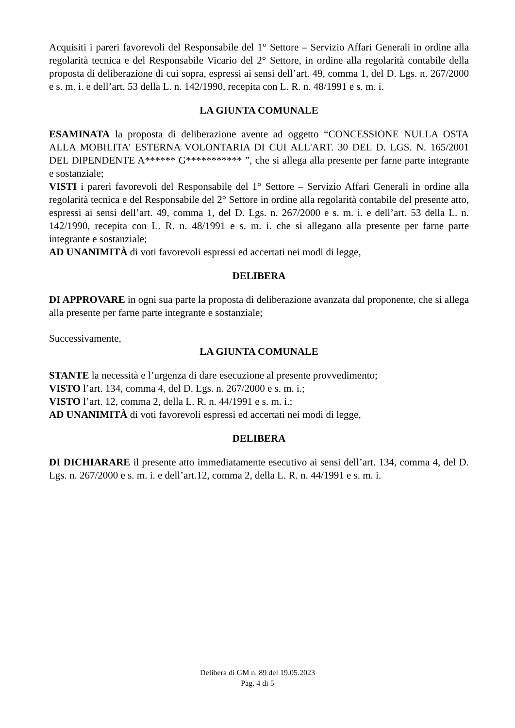Acquisiti i pareri favorevoli del Responsabile del 1° Settore – Servizio Affari Generali in ordine alla regolarità tecnica e del Responsabile Vicario del 2° Settore, in ordine alla regolarità contabile della proposta di deliberazione di cui sopra, espressi ai sensi dell’art. 49, comma 1, del D. Lgs. n. 267/2000 e s. m. i. e dell’art. 53 della L. n. 142/1990, recepita con L. R. n. 48/1991 e s. m. i.
LA GIUNTA COMUNALE
ESAMINATA la proposta di deliberazione avente ad oggetto “CONCESSIONE NULLA OSTA ALLA MOBILITA' ESTERNA VOLONTARIA DI CUI ALL'ART. 30 DEL D. LGS. N. 165/2001 DEL DIPENDENTE A****** G*********** ”, che si allega alla presente per farne parte integrante e sostanziale;
VISTI i pareri favorevoli del Responsabile del 1° Settore – Servizio Affari Generali in ordine alla regolarità tecnica e del Responsabile del 2° Settore in ordine alla regolarità contabile del presente atto, espressi ai sensi dell’art. 49, comma 1, del D. Lgs. n. 267/2000 e s. m. i. e dell’art. 53 della L. n. 142/1990, recepita con L. R. n. 48/1991 e s. m. i. che si allegano alla presente per farne parte integrante e sostanziale;
AD UNANIMITÀ di voti favorevoli espressi ed accertati nei modi di legge,
DELIBERA
DI APPROVARE in ogni sua parte la proposta di deliberazione avanzata dal proponente, che si allega alla presente per farne parte integrante e sostanziale;
Successivamente,
LA GIUNTA COMUNALE
STANTE la necessità e l’urgenza di dare esecuzione al presente provvedimento;
VISTO l’art. 134, comma 4, del D. Lgs. n. 267/2000 e s. m. i.;
VISTO l’art. 12, comma 2, della L. R. n. 44/1991 e s. m. i.;
AD UNANIMITÀ di voti favorevoli espressi ed accertati nei modi di legge,
DELIBERA
DI DICHIARARE il presente atto immediatamente esecutivo ai sensi dell’art. 134, comma 4, del D. Lgs. n. 267/2000 e s. m. i. e dell’art.12, comma 2, della L. R. n. 44/1991 e s. m. i.
Delibera di GM n. 89 del 19.05.2023
Pag. 4 di 5